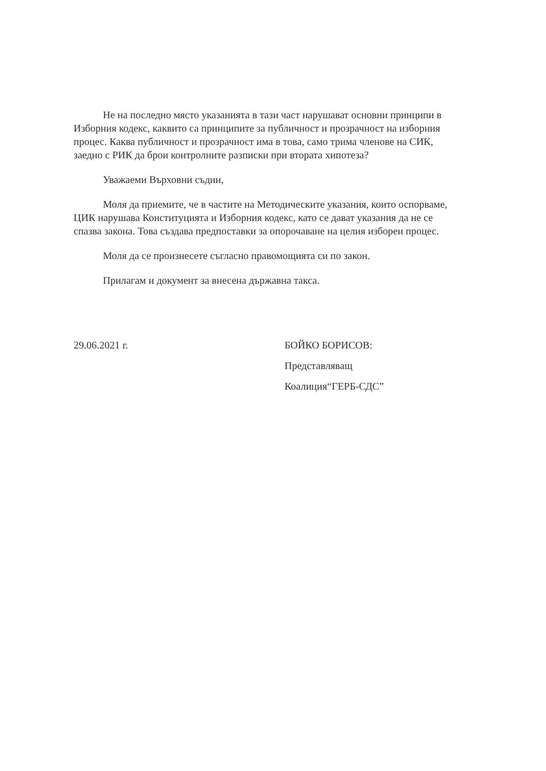Не на последно място указанията в тази част нарушават основни принципи в Изборния кодекс, каквито са принципите за публичност и прозрачност на изборния процес. Каква публичност и прозрачност има в това, само трима членове на СИК, заедно с РИК да брои контролните разписки при втората хипотеза?
Уважаеми Върховни съдии,
Моля да приемите, че в частите на Методическите указания, които оспорваме, ЦИК нарушава Конституцията и Изборния кодекс, като се дават указания да не се спазва закона. Това създава предпоставки за опорочаване на целия изборен процес.
Моля да се произнесете съгласно правомощията си по закон.
Прилагам и документ за внесена държавна такса.
29.06.2021 г. БОЙКО БОРИСОВ:
Представляващ
Коалиция“ГЕРБ-СДС”